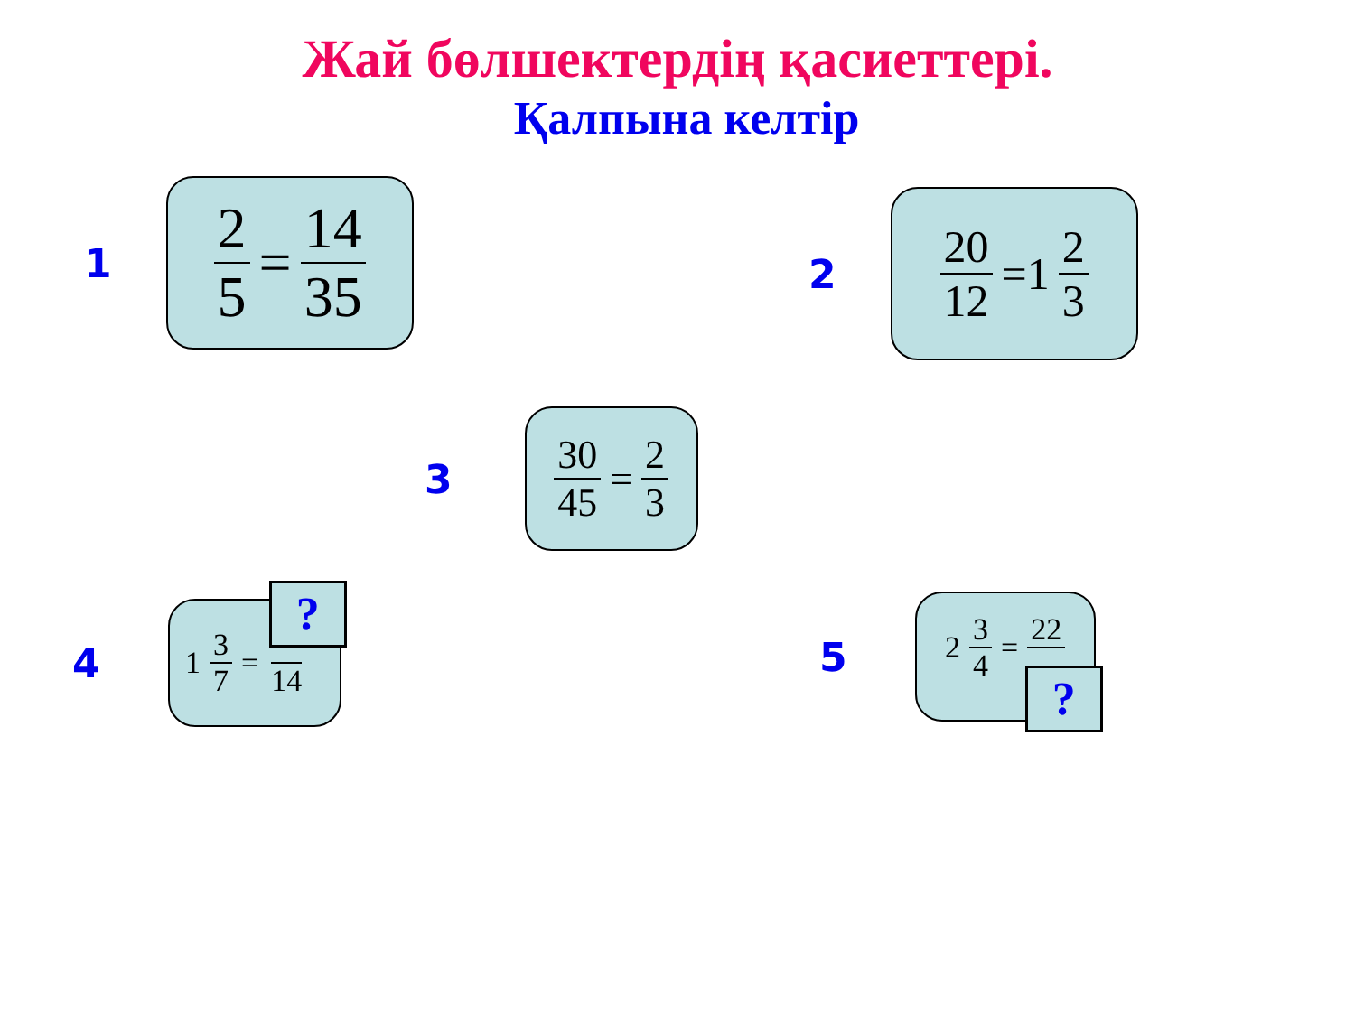Жай бөлшектердің қасиеттері.
Қалпына келтір
1
2 5 = 14 35
2
20 12 =1 2 3
3
30 45 = 2 3
4
1 3 7 = 14
?
5
2 3 4 = 22
?